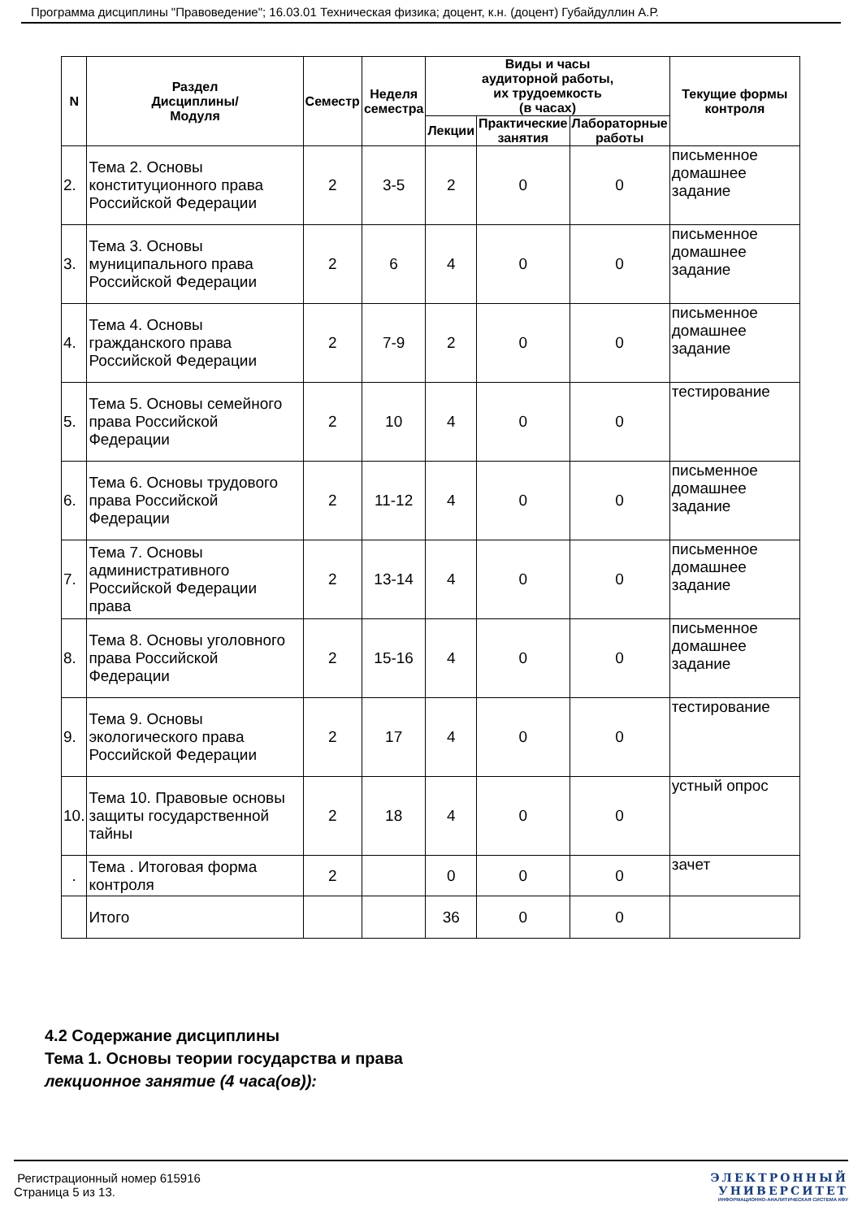Программа дисциплины "Правоведение"; 16.03.01 Техническая физика; доцент, к.н. (доцент) Губайдуллин А.Р.
| N | Раздел Дисциплины/ Модуля | Семестр | Неделя семестра | Виды и часы аудиторной работы, их трудоемкость (в часах) | | | Текущие формы контроля |
| --- | --- | --- | --- | --- | --- | --- | --- |
| | | | | Лекции | Практические занятия | Лабораторные работы | |
| 2. | Тема 2. Основы конституционного права Российской Федерации | 2 | 3-5 | 2 | 0 | 0 | письменное домашнее задание |
| 3. | Тема 3. Основы муниципального права Российской Федерации | 2 | 6 | 4 | 0 | 0 | письменное домашнее задание |
| 4. | Тема 4. Основы гражданского права Российской Федерации | 2 | 7-9 | 2 | 0 | 0 | письменное домашнее задание |
| 5. | Тема 5. Основы семейного права Российской Федерации | 2 | 10 | 4 | 0 | 0 | тестирование |
| 6. | Тема 6. Основы трудового права Российской Федерации | 2 | 11-12 | 4 | 0 | 0 | письменное домашнее задание |
| 7. | Тема 7. Основы административного Российской Федерации права | 2 | 13-14 | 4 | 0 | 0 | письменное домашнее задание |
| 8. | Тема 8. Основы уголовного права Российской Федерации | 2 | 15-16 | 4 | 0 | 0 | письменное домашнее задание |
| 9. | Тема 9. Основы экологического права Российской Федерации | 2 | 17 | 4 | 0 | 0 | тестирование |
| 10. | Тема 10. Правовые основы защиты государственной тайны | 2 | 18 | 4 | 0 | 0 | устный опрос |
| . | Тема . Итоговая форма контроля | 2 | | 0 | 0 | 0 | зачет |
| | Итого | | | 36 | 0 | 0 | |
4.2 Содержание дисциплины
Тема 1. Основы теории государства и права
лекционное занятие (4 часа(ов)):
Регистрационный номер 615916
Страница 5 из 13.
ЭЛЕКТРОННЫЙ
УНИВЕРСИТЕТ
ИНФОРМАЦИОННО-АНАЛИТИЧЕСКАЯ СИСТЕМА КФУ